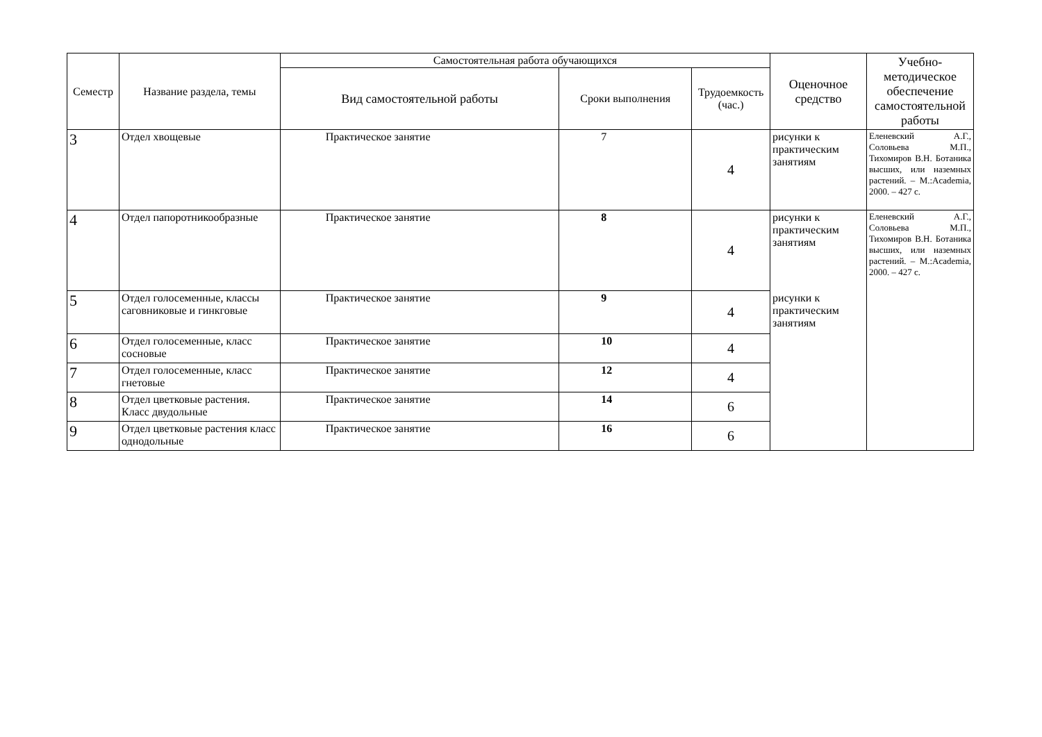| Семестр | Название раздела, темы | Самостоятельная работа обучающихся | | | Оценочное средство | Учебно-методическое обеспечение самостоятельной работы |
| --- | --- | --- | --- | --- | --- | --- |
| | | Вид самостоятельной работы | Сроки выполнения | Трудоемкость (час.) | | |
| 3 | Отдел хвощевые | Практическое занятие | 7 | 4 | рисунки к практическим занятиям | Еленевский А.Г., Соловьева М.П., Тихомиров В.Н. Ботаника высших, или наземных растений. – М.:Academia, 2000. – 427 с. |
| 4 | Отдел папоротникообразные | Практическое занятие | 8 | 4 | рисунки к практическим занятиям | Еленевский А.Г., Соловьева М.П., Тихомиров В.Н. Ботаника высших, или наземных растений. – М.:Academia, 2000. – 427 с. |
| 5 | Отдел голосеменные, классы саговниковые и гинкговые | Практическое занятие | 9 | 4 | рисунки к практическим занятиям | |
| 6 | Отдел голосеменные, класс сосновые | Практическое занятие | 10 | 4 | | |
| 7 | Отдел голосеменные, класс гнетовые | Практическое занятие | 12 | 4 | | |
| 8 | Отдел цветковые растения. Класс двудольные | Практическое занятие | 14 | 6 | | |
| 9 | Отдел цветковые растения класс однодольные | Практическое занятие | 16 | 6 | | |